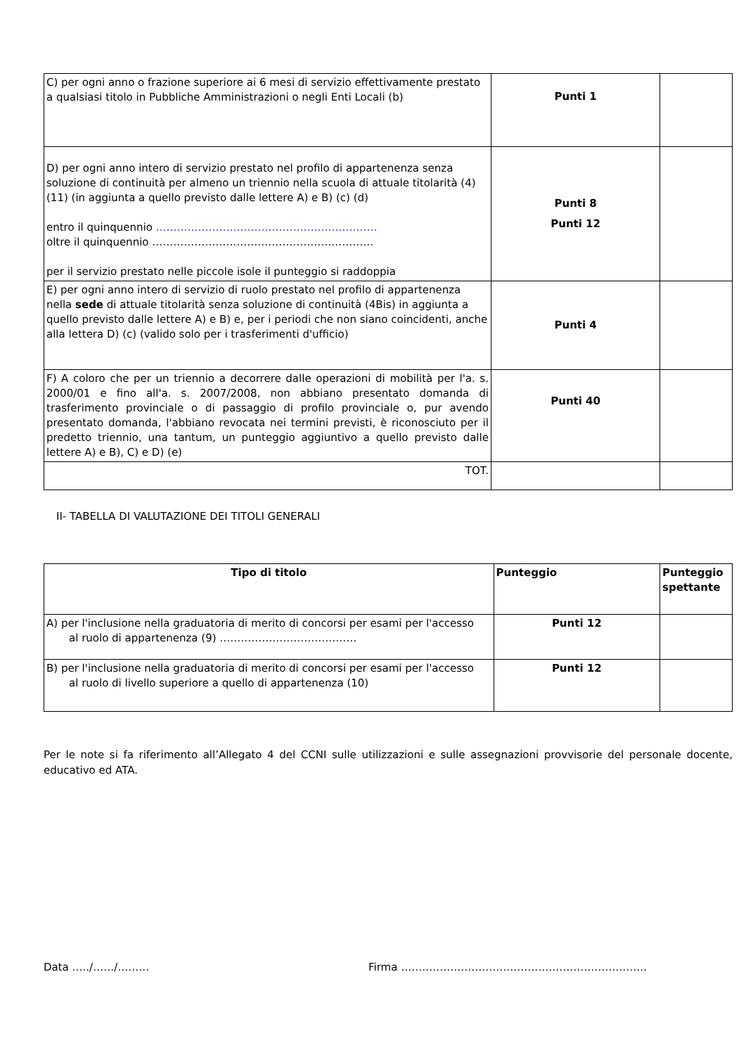| C) per ogni anno o frazione superiore ai 6 mesi di servizio effettivamente prestato a qualsiasi titolo in Pubbliche Amministrazioni o negli Enti Locali (b) | Punti 1 | |
| D) per ogni anno intero di servizio prestato nel profilo di appartenenza senza soluzione di continuità per almeno un triennio nella scuola di attuale titolarità (4) (11) (in aggiunta a quello previsto dalle lettere A) e B) (c) (d) entro il quinquennio ……………………………………………………… oltre il quinquennio ……………………………………………………… per il servizio prestato nelle piccole isole il punteggio si raddoppia | Punti 8 Punti 12 | |
| E) per ogni anno intero di servizio di ruolo prestato nel profilo di appartenenza nella sede di attuale titolarità senza soluzione di continuità (4Bis) in aggiunta a quello previsto dalle lettere A) e B) e, per i periodi che non siano coincidenti, anche alla lettera D) (c) (valido solo per i trasferimenti d'ufficio) | Punti 4 | |
| F) A coloro che per un triennio a decorrere dalle operazioni di mobilità per l'a. s. 2000/01 e fino all'a. s. 2007/2008, non abbiano presentato domanda di trasferimento provinciale o di passaggio di profilo provinciale o, pur avendo presentato domanda, l'abbiano revocata nei termini previsti, è riconosciuto per il predetto triennio, una tantum, un punteggio aggiuntivo a quello previsto dalle lettere A) e B), C) e D) (e) | Punti 40 | |
| TOT. | | |
II- TABELLA DI VALUTAZIONE DEI TITOLI GENERALI
| Tipo di titolo | Punteggio | Punteggio spettante |
| --- | --- | --- |
| A) per l'inclusione nella graduatoria di merito di concorsi per esami per l'accesso al ruolo di appartenenza (9) ………………………………… | Punti 12 | |
| B) per l'inclusione nella graduatoria di merito di concorsi per esami per l'accesso al ruolo di livello superiore a quello di appartenenza (10) | Punti 12 | |
Per le note si fa riferimento all’Allegato 4 del CCNI sulle utilizzazioni e sulle assegnazioni provvisorie del personale docente, educativo ed ATA.
Data …../……/……… Firma …………………………………………………………….